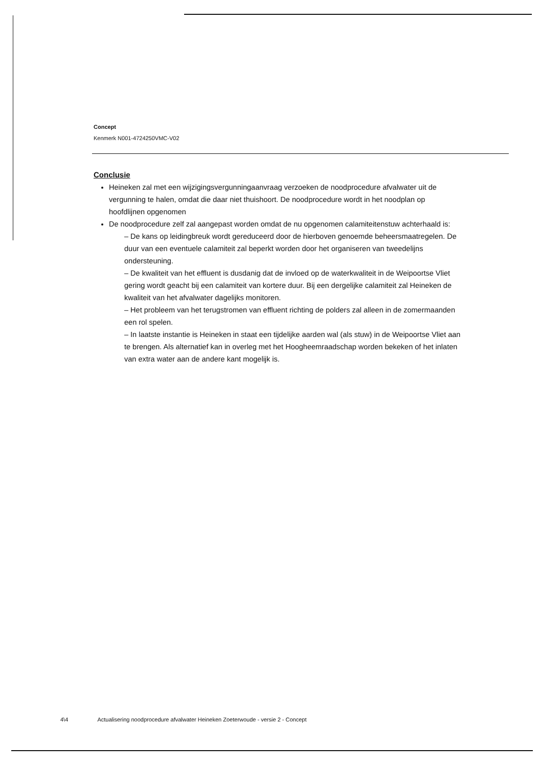Concept
Kenmerk N001-4724250VMC-V02
Conclusie
Heineken zal met een wijzigingsvergunningaanvraag verzoeken de noodprocedure afvalwater uit de vergunning te halen, omdat die daar niet thuishoort. De noodprocedure wordt in het noodplan op hoofdlijnen opgenomen
De noodprocedure zelf zal aangepast worden omdat de nu opgenomen calamiteitenstuw achterhaald is:
– De kans op leidingbreuk wordt gereduceerd door de hierboven genoemde beheersmaatregelen. De duur van een eventuele calamiteit zal beperkt worden door het organiseren van tweedelijns ondersteuning.
– De kwaliteit van het effluent is dusdanig dat de invloed op de waterkwaliteit in de Weipoortse Vliet gering wordt geacht bij een calamiteit van kortere duur. Bij een dergelijke calamiteit zal Heineken de kwaliteit van het afvalwater dagelijks monitoren.
– Het probleem van het terugstromen van effluent richting de polders zal alleen in de zomermaanden een rol spelen.
– In laatste instantie is Heineken in staat een tijdelijke aarden wal (als stuw) in de Weipoortse Vliet aan te brengen. Als alternatief kan in overleg met het Hoogheemraadschap worden bekeken of het inlaten van extra water aan de andere kant mogelijk is.
4\4 Actualisering noodprocedure afvalwater Heineken Zoeterwoude - versie 2 - Concept